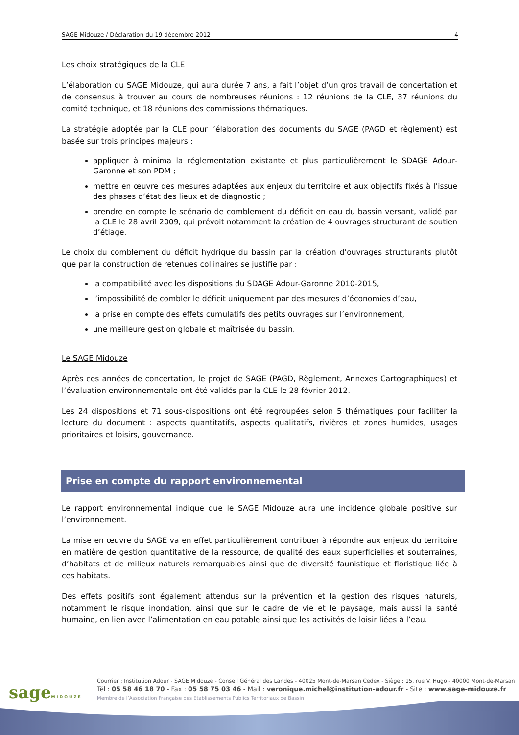SAGE Midouze / Déclaration du 19 décembre 2012 4
Les choix stratégiques de la CLE
L’élaboration du SAGE Midouze, qui aura durée 7 ans, a fait l’objet d’un gros travail de concertation et de consensus à trouver au cours de nombreuses réunions : 12 réunions de la CLE, 37 réunions du comité technique, et 18 réunions des commissions thématiques.
La stratégie adoptée par la CLE pour l’élaboration des documents du SAGE (PAGD et règlement) est basée sur trois principes majeurs :
appliquer à minima la réglementation existante et plus particulièrement le SDAGE Adour-Garonne et son PDM ;
mettre en œuvre des mesures adaptées aux enjeux du territoire et aux objectifs fixés à l’issue des phases d’état des lieux et de diagnostic ;
prendre en compte le scénario de comblement du déficit en eau du bassin versant, validé par la CLE le 28 avril 2009, qui prévoit notamment la création de 4 ouvrages structurant de soutien d’étiage.
Le choix du comblement du déficit hydrique du bassin par la création d’ouvrages structurants plutôt que par la construction de retenues collinaires se justifie par :
la compatibilité avec les dispositions du SDAGE Adour-Garonne 2010-2015,
l’impossibilité de combler le déficit uniquement par des mesures d’économies d’eau,
la prise en compte des effets cumulatifs des petits ouvrages sur l’environnement,
une meilleure gestion globale et maîtrisée du bassin.
Le SAGE Midouze
Après ces années de concertation, le projet de SAGE (PAGD, Règlement, Annexes Cartographiques) et l’évaluation environnementale ont été validés par la CLE le 28 février 2012.
Les 24 dispositions et 71 sous-dispositions ont été regroupées selon 5 thématiques pour faciliter la lecture du document : aspects quantitatifs, aspects qualitatifs, rivières et zones humides, usages prioritaires et loisirs, gouvernance.
Prise en compte du rapport environnemental
Le rapport environnemental indique que le SAGE Midouze aura une incidence globale positive sur l’environnement.
La mise en œuvre du SAGE va en effet particulièrement contribuer à répondre aux enjeux du territoire en matière de gestion quantitative de la ressource, de qualité des eaux superficielles et souterraines, d’habitats et de milieux naturels remarquables ainsi que de diversité faunistique et floristique liée à ces habitats.
Des effets positifs sont également attendus sur la prévention et la gestion des risques naturels, notamment le risque inondation, ainsi que sur le cadre de vie et le paysage, mais aussi la santé humaine, en lien avec l’alimentation en eau potable ainsi que les activités de loisir liées à l’eau.
sageMIDOUZE
Courrier : Institution Adour - SAGE Midouze - Conseil Général des Landes - 40025 Mont-de-Marsan Cedex - Siège : 15, rue V. Hugo - 40000 Mont-de-Marsan
Tél : 05 58 46 18 70 - Fax : 05 58 75 03 46 - Mail : veronique.michel@institution-adour.fr - Site : www.sage-midouze.fr
Membre de l’Association Française des Etablissements Publics Territoriaux de Bassin